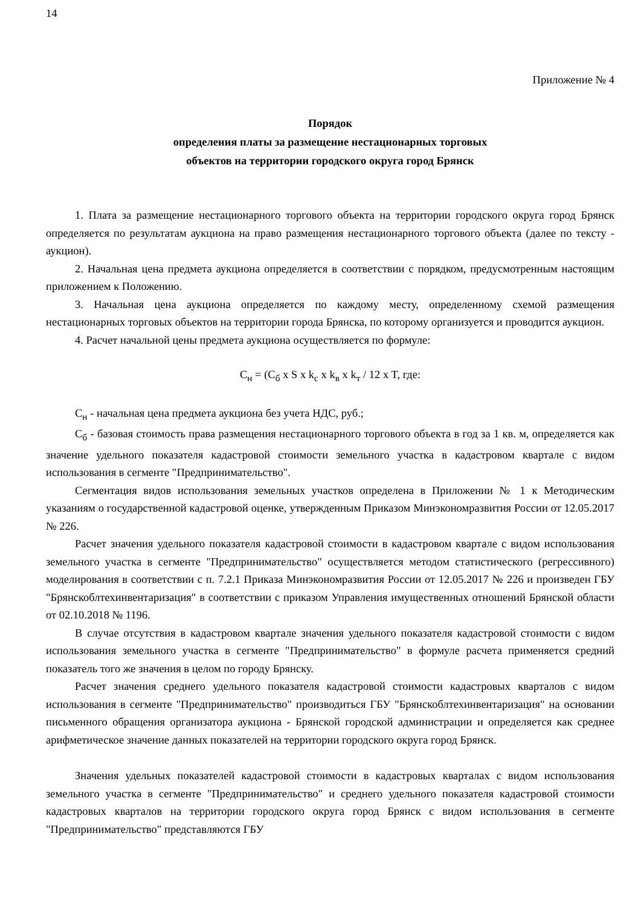14
Приложение № 4
Порядок
определения платы за размещение нестационарных торговых
объектов на территории городского округа город Брянск
1. Плата за размещение нестационарного торгового объекта на территории городского округа город Брянск определяется по результатам аукциона на право размещения нестационарного торгового объекта (далее по тексту - аукцион).
2. Начальная цена предмета аукциона определяется в соответствии с порядком, предусмотренным настоящим приложением к Положению.
3. Начальная цена аукциона определяется по каждому месту, определенному схемой размещения нестационарных торговых объектов на территории города Брянска, по которому организуется и проводится аукцион.
4. Расчет начальной цены предмета аукциона осуществляется по формуле:
С<sub>н</sub> = (С<sub>б</sub> x S x k<sub>с</sub> x k<sub>в</sub> x k<sub>т</sub> / 12 x T, где:
С<sub>н</sub> - начальная цена предмета аукциона без учета НДС, руб.;
С<sub>б</sub> - базовая стоимость права размещения нестационарного торгового объекта в год за 1 кв. м, определяется как значение удельного показателя кадастровой стоимости земельного участка в кадастровом квартале с видом использования в сегменте "Предпринимательство".
Сегментация видов использования земельных участков определена в Приложении № 1 к Методическим указаниям о государственной кадастровой оценке, утвержденным Приказом Минэкономразвития России от 12.05.2017 № 226.
Расчет значения удельного показателя кадастровой стоимости в кадастровом квартале с видом использования земельного участка в сегменте "Предпринимательство" осуществляется методом статистического (регрессивного) моделирования в соответствии с п. 7.2.1 Приказа Минэкономразвития России от 12.05.2017 № 226 и произведен ГБУ "Брянскоблтехинвентаризация" в соответствии с приказом Управления имущественных отношений Брянской области от 02.10.2018 № 1196.
В случае отсутствия в кадастровом квартале значения удельного показателя кадастровой стоимости с видом использования земельного участка в сегменте "Предпринимательство" в формуле расчета применяется средний показатель того же значения в целом по городу Брянску.
Расчет значения среднего удельного показателя кадастровой стоимости кадастровых кварталов с видом использования в сегменте "Предпринимательство" производиться ГБУ "Брянскоблтехинвентаризация" на основании письменного обращения организатора аукциона - Брянской городской администрации и определяется как среднее арифметическое значение данных показателей на территории городского округа город Брянск.
Значения удельных показателей кадастровой стоимости в кадастровых кварталах с видом использования земельного участка в сегменте "Предпринимательство" и среднего удельного показателя кадастровой стоимости кадастровых кварталов на территории городского округа город Брянск с видом использования в сегменте "Предпринимательство" представляются ГБУ